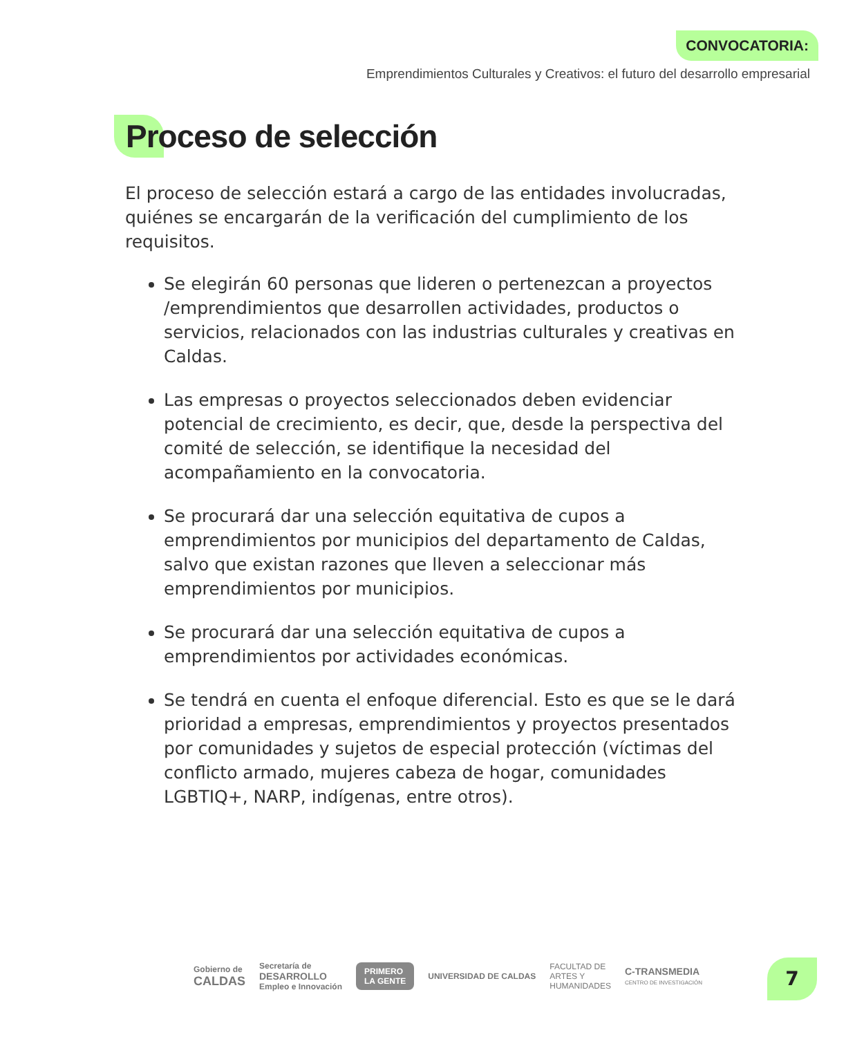CONVOCATORIA:
Emprendimientos Culturales y Creativos: el futuro del desarrollo empresarial
Proceso de selección
El proceso de selección estará a cargo de las entidades involucradas, quiénes se encargarán de la verificación del cumplimiento de los requisitos.
Se elegirán 60 personas que lideren o pertenezcan a proyectos /emprendimientos que desarrollen actividades, productos o servicios, relacionados con las industrias culturales y creativas en Caldas.
Las empresas o proyectos seleccionados deben evidenciar potencial de crecimiento, es decir, que, desde la perspectiva del comité de selección, se identifique la necesidad del acompañamiento en la convocatoria.
Se procurará dar una selección equitativa de cupos a emprendimientos por municipios del departamento de Caldas, salvo que existan razones que lleven a seleccionar más emprendimientos por municipios.
Se procurará dar una selección equitativa de cupos a emprendimientos por actividades económicas.
Se tendrá en cuenta el enfoque diferencial. Esto es que se le dará prioridad a empresas, emprendimientos y proyectos presentados por comunidades y sujetos de especial protección (víctimas del conflicto armado, mujeres cabeza de hogar, comunidades LGBTIQ+, NARP, indígenas, entre otros).
Gobierno de
CALDAS
Secretaría de
DESARROLLO
Empleo e Innovación
PRIMERO
LA GENTE
UNIVERSIDAD DE CALDAS
FACULTAD DE
ARTES Y
HUMANIDADES
C-TRANSMEDIA
CENTRO DE INVESTIGACIÓN
7